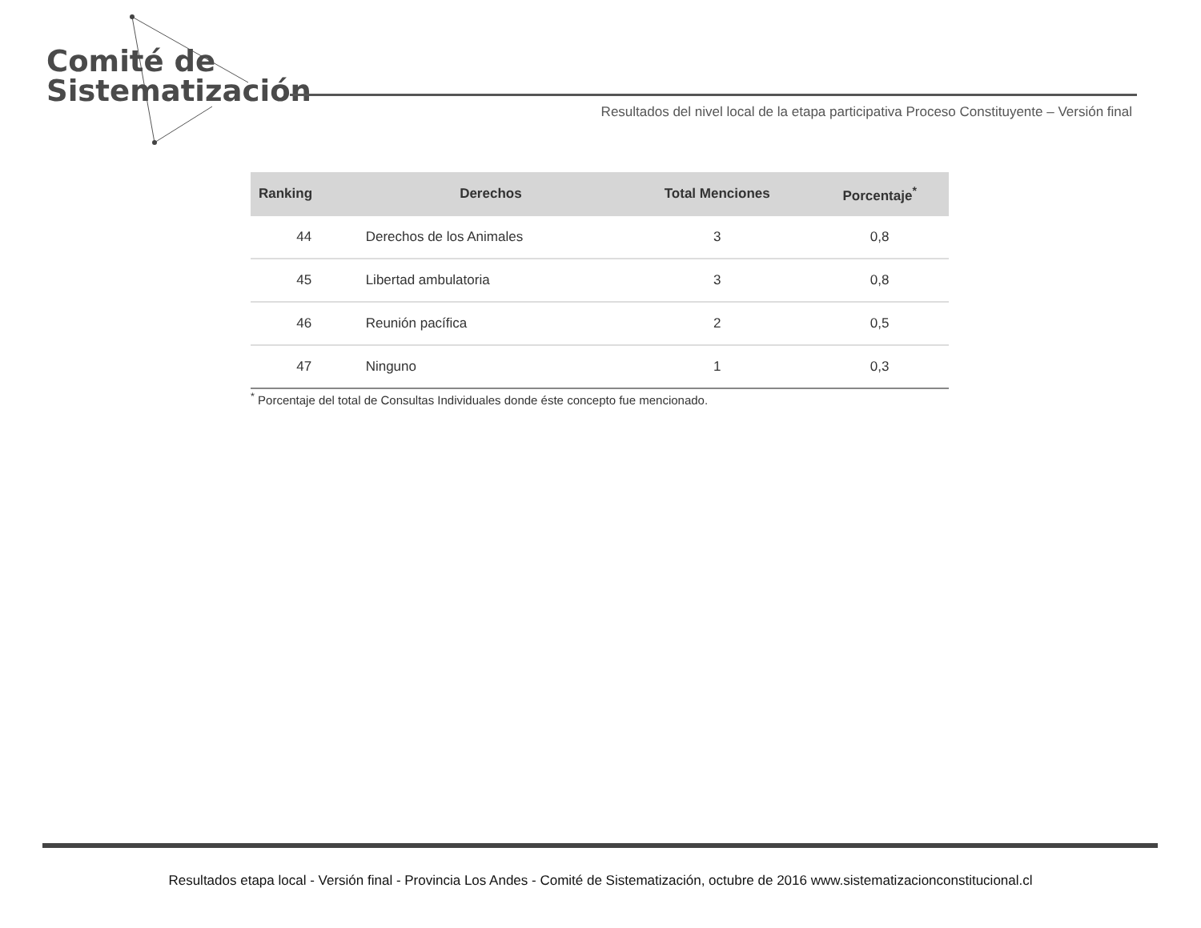Comité de
Sistematización
Resultados del nivel local de la etapa participativa Proceso Constituyente – Versión final
| Ranking | Derechos | Total Menciones | Porcentaje<sup>*</sup> |
| --- | --- | --- | --- |
| 44 | Derechos de los Animales | 3 | 0,8 |
| 45 | Libertad ambulatoria | 3 | 0,8 |
| 46 | Reunión pacífica | 2 | 0,5 |
| 47 | Ninguno | 1 | 0,3 |
<sup>*</sup> Porcentaje del total de Consultas Individuales donde éste concepto fue mencionado.
Resultados etapa local - Versión final - Provincia Los Andes - Comité de Sistematización, octubre de 2016 www.sistematizacionconstitucional.cl